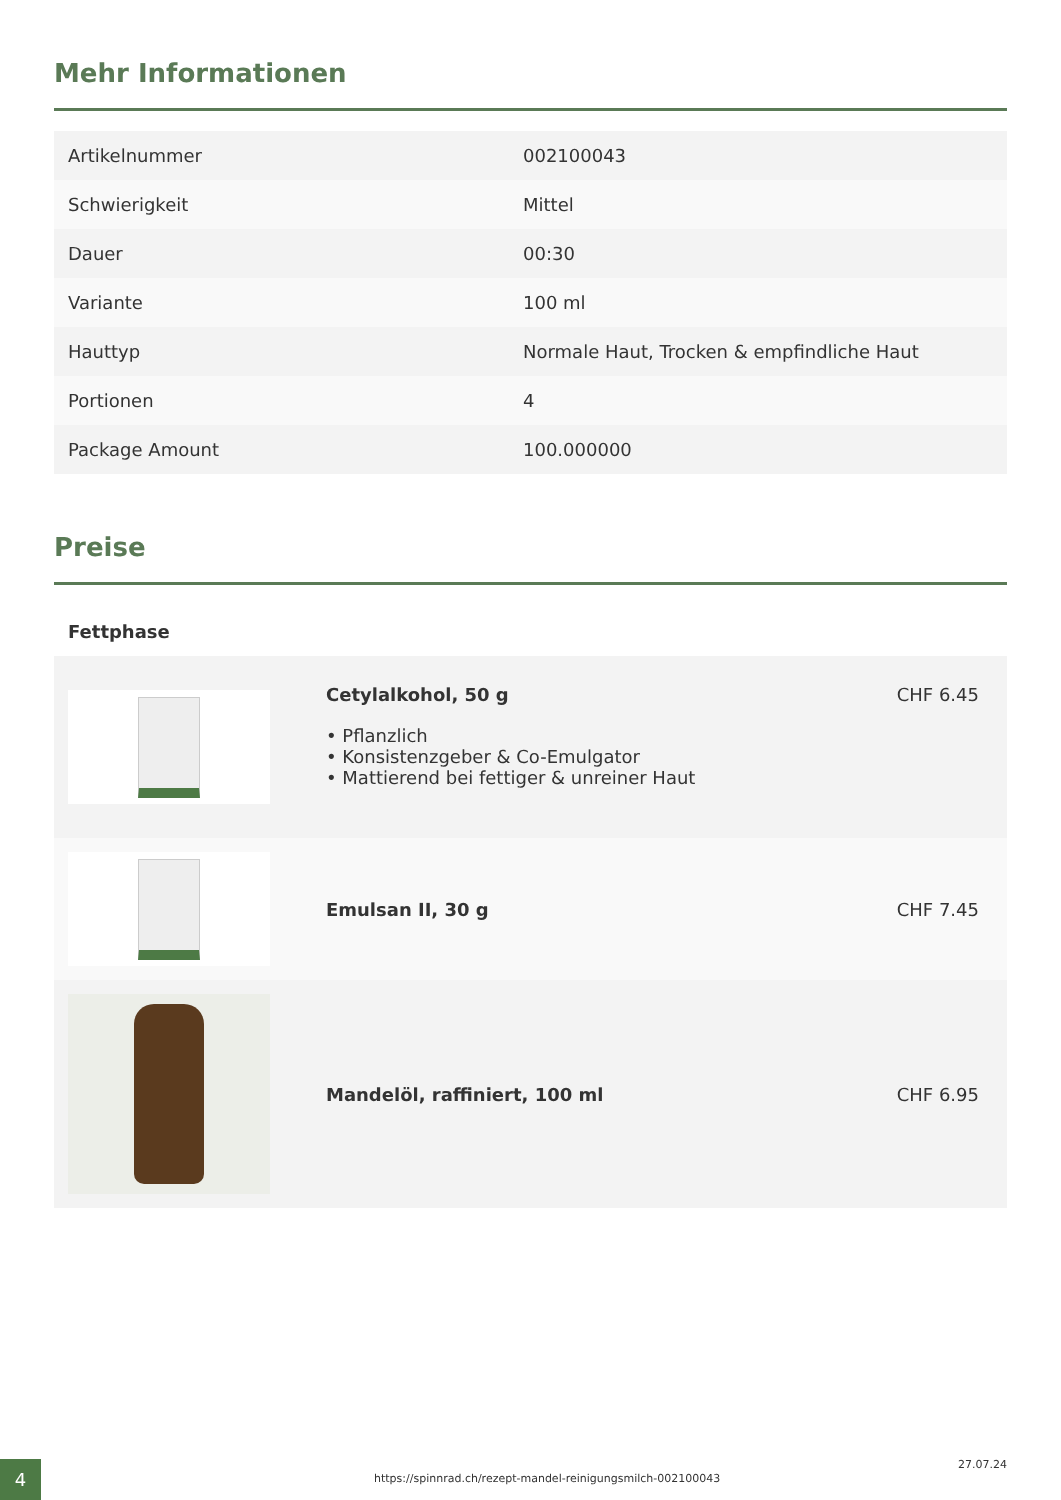Mehr Informationen
| Artikelnummer | 002100043 |
| Schwierigkeit | Mittel |
| Dauer | 00:30 |
| Variante | 100 ml |
| Hauttyp | Normale Haut, Trocken & empfindliche Haut |
| Portionen | 4 |
| Package Amount | 100.000000 |
Preise
Fettphase
| | Cetylalkohol, 50 g • Pflanzlich • Konsistenzgeber & Co-Emulgator • Mattierend bei fettiger & unreiner Haut | CHF 6.45 |
| | Emulsan II, 30 g | CHF 7.45 |
| | Mandelöl, raffiniert, 100 ml | CHF 6.95 |
27.07.24
https://spinnrad.ch/rezept-mandel-reinigungsmilch-002100043
4